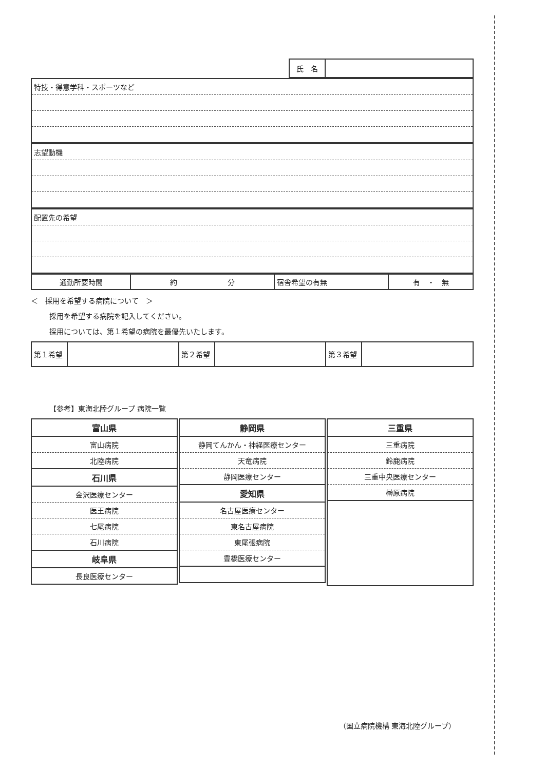| 氏 名 | |
| 特技・得意学科・スポーツなど |
| 志望動機 |
| 配置先の希望 |
| 通勤所要時間 | 約 分 | 宿舎希望の有無 | 有 ・ 無 |
＜　採用を希望する病院について　＞
採用を希望する病院を記入してください。
採用については、第１希望の病院を最優先いたします。
| 第１希望 | | 第２希望 | | 第３希望 | |
【参考】東海北陸グループ 病院一覧
| 富山県 |
| 富山病院 |
| 北陸病院 |
| 石川県 |
| 金沢医療センター |
| 医王病院 |
| 七尾病院 |
| 石川病院 |
| 岐阜県 |
| 長良医療センター |
| 静岡県 |
| 静岡てんかん・神経医療センター |
| 天竜病院 |
| 静岡医療センター |
| 愛知県 |
| 名古屋医療センター |
| 東名古屋病院 |
| 東尾張病院 |
| 豊橋医療センター |
| 三重県 |
| 三重病院 |
| 鈴鹿病院 |
| 三重中央医療センター |
| 榊原病院 |
（国立病院機構 東海北陸グループ）